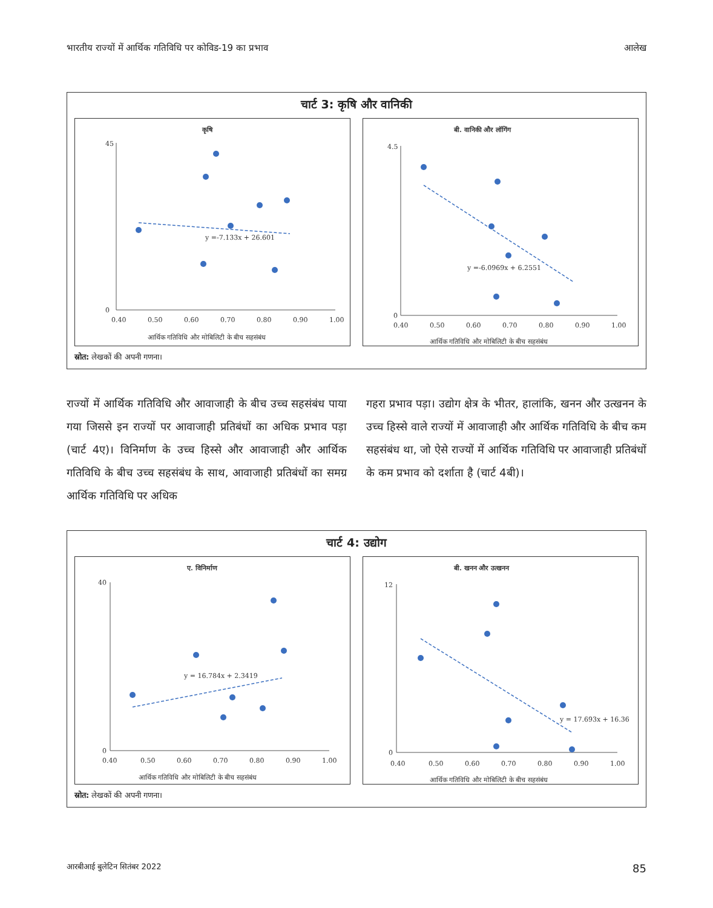भारतीय राज्यों में आर्थिक गतिविधि पर कोविड-19 का प्रभाव आलेख
चार्ट 3: कृषि और वानिकी
कृषि
45
0
0.40
0.50
0.60
0.70
0.80
0.90
1.00
y =-7.133x + 26.601
आर्थिक गतिविधि और मोबिलिटी के बीच सहसंबंध
बी. वानिकी और लॉगिंग
4.5
0
0.40
0.50
0.60
0.70
0.80
0.90
1.00
y =-6.0969x + 6.2551
आर्थिक गतिविधि और मोबिलिटी के बीच सहसंबंध
स्रोत: लेखकों की अपनी गणना।
राज्यों में आर्थिक गतिविधि और आवाजाही के बीच उच्च सहसंबंध पाया गया जिससे इन राज्यों पर आवाजाही प्रतिबंधों का अधिक प्रभाव पड़ा (चार्ट 4ए)। विनिर्माण के उच्च हिस्से और आवाजाही और आर्थिक गतिविधि के बीच उच्च सहसंबंध के साथ, आवाजाही प्रतिबंधों का समग्र आर्थिक गतिविधि पर अधिक
गहरा प्रभाव पड़ा। उद्योग क्षेत्र के भीतर, हालांकि, खनन और उत्खनन के उच्च हिस्से वाले राज्यों में आवाजाही और आर्थिक गतिविधि के बीच कम सहसंबंध था, जो ऐसे राज्यों में आर्थिक गतिविधि पर आवाजाही प्रतिबंधों के कम प्रभाव को दर्शाता है (चार्ट 4बी)।
चार्ट 4: उद्योग
ए. विनिर्माण
40
0
0.40
0.50
0.60
0.70
0.80
0.90
1.00
y = 16.784x + 2.3419
आर्थिक गतिविधि और मोबिलिटी के बीच सहसंबंध
बी. खनन और उत्खनन
12
0
0.40
0.50
0.60
0.70
0.80
0.90
1.00
y = 17.693x + 16.36
आर्थिक गतिविधि और मोबिलिटी के बीच सहसंबंध
स्रोत: लेखकों की अपनी गणना।
आरबीआई बुलेटिन सितंबर 2022 85